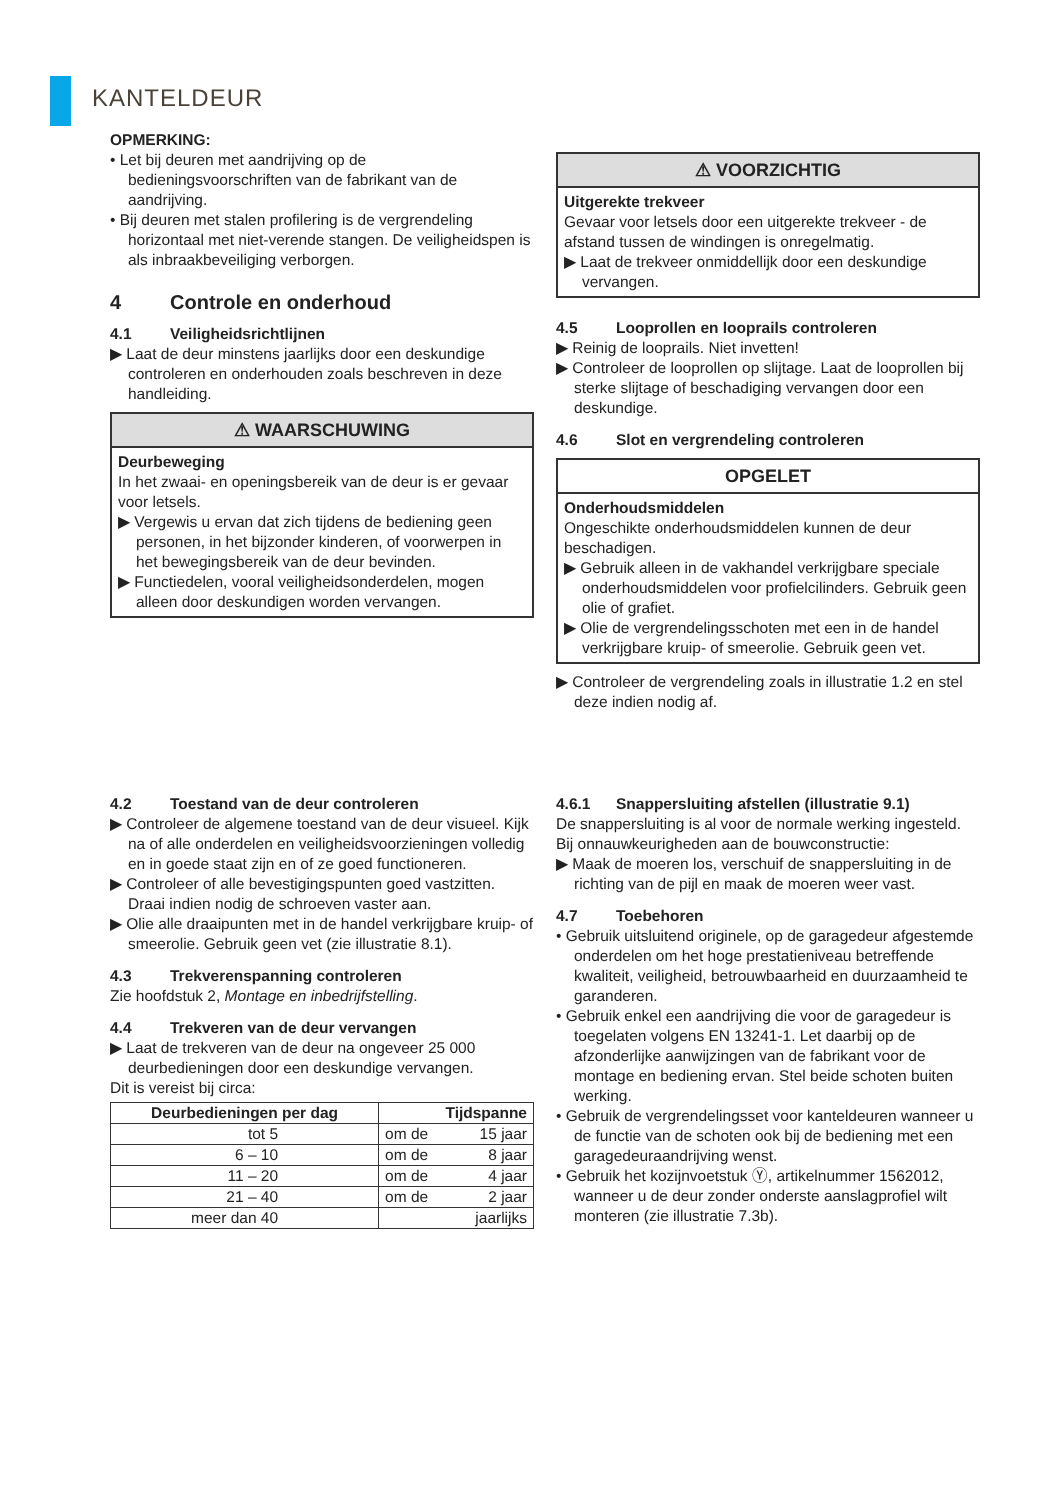KANTELDEUR
OPMERKING:
• Let bij deuren met aandrijving op de bedieningsvoorschriften van de fabrikant van de aandrijving.
• Bij deuren met stalen profilering is de vergrendeling horizontaal met niet-verende stangen. De veiligheidspen is als inbraakbeveiliging verborgen.
4 Controle en onderhoud
4.1 Veiligheidsrichtlijnen
▶ Laat de deur minstens jaarlijks door een deskundige controleren en onderhouden zoals beschreven in deze handleiding.
⚠ WAARSCHUWING
Deurbeweging
In het zwaai- en openingsbereik van de deur is er gevaar voor letsels.
▶ Vergewis u ervan dat zich tijdens de bediening geen personen, in het bijzonder kinderen, of voorwerpen in het bewegingsbereik van de deur bevinden.
▶ Functiedelen, vooral veiligheidsonderdelen, mogen alleen door deskundigen worden vervangen.
⚠ VOORZICHTIG
Uitgerekte trekveer
Gevaar voor letsels door een uitgerekte trekveer - de afstand tussen de windingen is onregelmatig.
▶ Laat de trekveer onmiddellijk door een deskundige vervangen.
4.5 Looprollen en looprails controleren
▶ Reinig de looprails. Niet invetten!
▶ Controleer de looprollen op slijtage. Laat de looprollen bij sterke slijtage of beschadiging vervangen door een deskundige.
4.6 Slot en vergrendeling controleren
OPGELET
Onderhoudsmiddelen
Ongeschikte onderhoudsmiddelen kunnen de deur beschadigen.
▶ Gebruik alleen in de vakhandel verkrijgbare speciale onderhoudsmiddelen voor profielcilinders. Gebruik geen olie of grafiet.
▶ Olie de vergrendelingsschoten met een in de handel verkrijgbare kruip- of smeerolie. Gebruik geen vet.
▶ Controleer de vergrendeling zoals in illustratie 1.2 en stel deze indien nodig af.
4.2 Toestand van de deur controleren
▶ Controleer de algemene toestand van de deur visueel. Kijk na of alle onderdelen en veiligheidsvoorzieningen volledig en in goede staat zijn en of ze goed functioneren.
▶ Controleer of alle bevestigingspunten goed vastzitten. Draai indien nodig de schroeven vaster aan.
▶ Olie alle draaipunten met in de handel verkrijgbare kruip- of smeerolie. Gebruik geen vet (zie illustratie 8.1).
4.3 Trekverenspanning controleren
Zie hoofdstuk 2, Montage en inbedrijfstelling.
4.4 Trekveren van de deur vervangen
▶ Laat de trekveren van de deur na ongeveer 25 000 deurbedieningen door een deskundige vervangen.
Dit is vereist bij circa:
| Deurbedieningen per dag | Tijdspanne | |
| --- | --- | --- |
| tot 5 | om de | 15 jaar |
| 6 – 10 | om de | 8 jaar |
| 11 – 20 | om de | 4 jaar |
| 21 – 40 | om de | 2 jaar |
| meer dan 40 | jaarlijks | |
4.6.1 Snappersluiting afstellen (illustratie 9.1)
De snappersluiting is al voor de normale werking ingesteld. Bij onnauwkeurigheden aan de bouwconstructie:
▶ Maak de moeren los, verschuif de snappersluiting in de richting van de pijl en maak de moeren weer vast.
4.7 Toebehoren
• Gebruik uitsluitend originele, op de garagedeur afgestemde onderdelen om het hoge prestatieniveau betreffende kwaliteit, veiligheid, betrouwbaarheid en duurzaamheid te garanderen.
• Gebruik enkel een aandrijving die voor de garagedeur is toegelaten volgens EN 13241-1. Let daarbij op de afzonderlijke aanwijzingen van de fabrikant voor de montage en bediening ervan. Stel beide schoten buiten werking.
• Gebruik de vergrendelingsset voor kanteldeuren wanneer u de functie van de schoten ook bij de bediening met een garagedeuraandrijving wenst.
• Gebruik het kozijnvoetstuk Ⓨ, artikelnummer 1562012, wanneer u de deur zonder onderste aanslagprofiel wilt monteren (zie illustratie 7.3b).